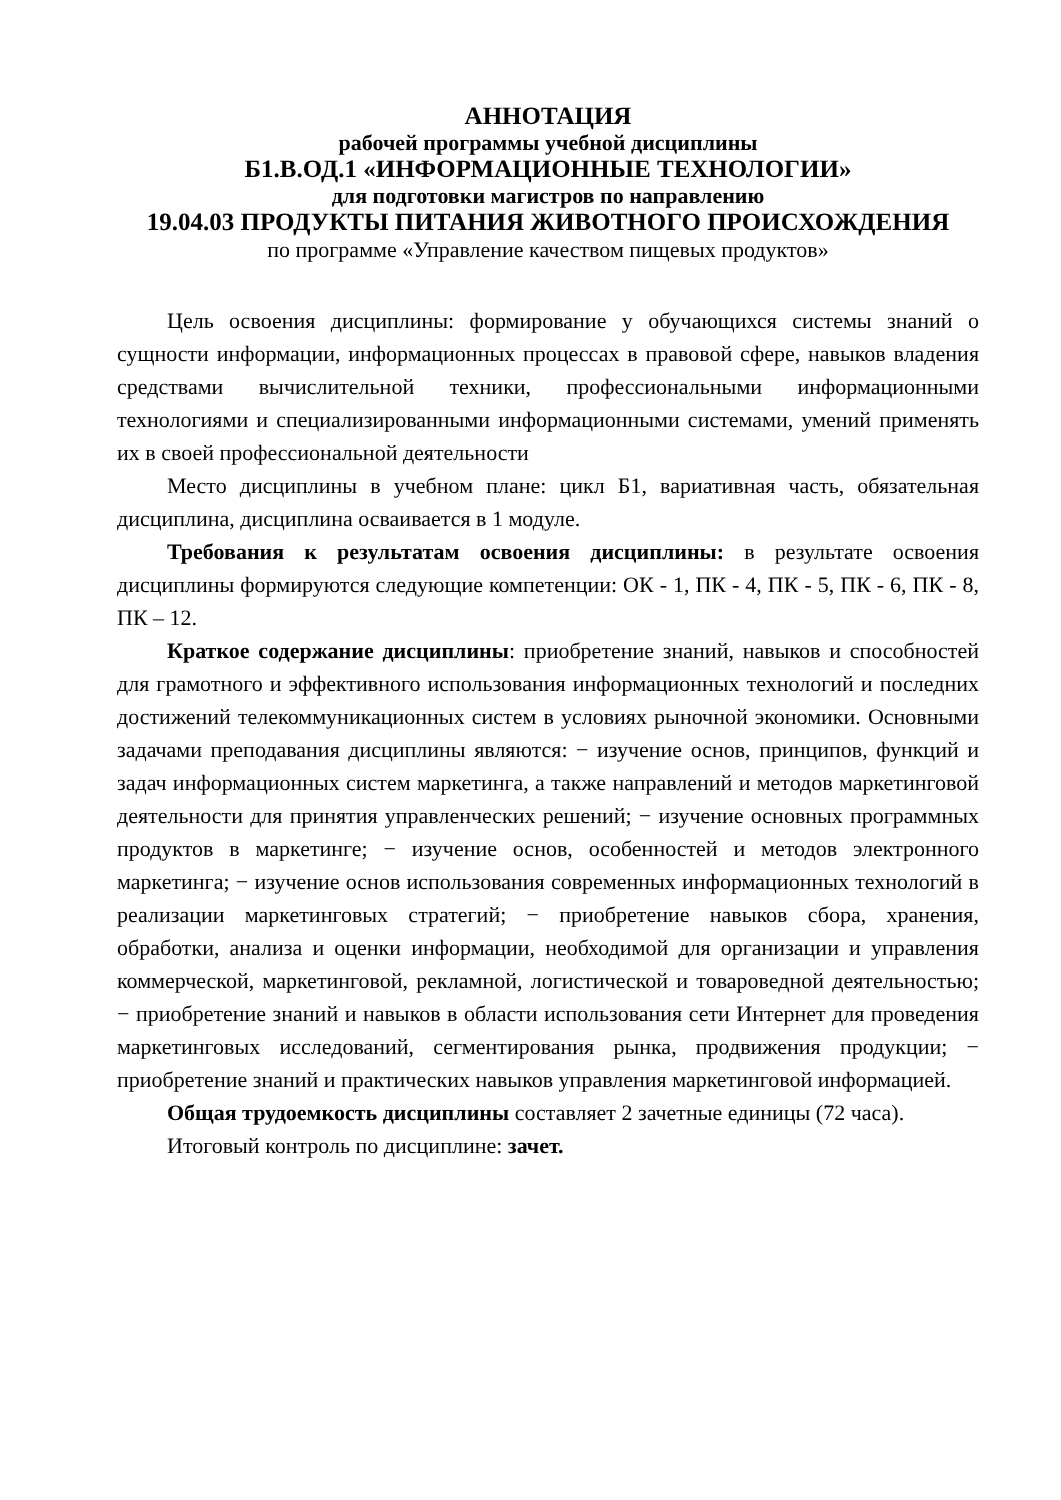АННОТАЦИЯ
рабочей программы учебной дисциплины
Б1.В.ОД.1 «ИНФОРМАЦИОННЫЕ ТЕХНОЛОГИИ»
для подготовки магистров по направлению
19.04.03 ПРОДУКТЫ ПИТАНИЯ ЖИВОТНОГО ПРОИСХОЖДЕНИЯ
по программе «Управление качеством пищевых продуктов»
Цель освоения дисциплины: формирование у обучающихся системы знаний о сущности информации, информационных процессах в правовой сфере, навыков владения средствами вычислительной техники, профессиональными информационными технологиями и специализированными информационными системами, умений применять их в своей профессиональной деятельности
Место дисциплины в учебном плане: цикл Б1, вариативная часть, обязательная дисциплина, дисциплина осваивается в 1 модуле.
Требования к результатам освоения дисциплины: в результате освоения дисциплины формируются следующие компетенции: ОК - 1, ПК - 4, ПК - 5, ПК - 6, ПК - 8, ПК – 12.
Краткое содержание дисциплины: приобретение знаний, навыков и способностей для грамотного и эффективного использования информационных технологий и последних достижений телекоммуникационных систем в условиях рыночной экономики. Основными задачами преподавания дисциплины являются: − изучение основ, принципов, функций и задач информационных систем маркетинга, а также направлений и методов маркетинговой деятельности для принятия управленческих решений; − изучение основных программных продуктов в маркетинге; − изучение основ, особенностей и методов электронного маркетинга; − изучение основ использования современных информационных технологий в реализации маркетинговых стратегий; − приобретение навыков сбора, хранения, обработки, анализа и оценки информации, необходимой для организации и управления коммерческой, маркетинговой, рекламной, логистической и товароведной деятельностью; − приобретение знаний и навыков в области использования сети Интернет для проведения маркетинговых исследований, сегментирования рынка, продвижения продукции; − приобретение знаний и практических навыков управления маркетинговой информацией.
Общая трудоемкость дисциплины составляет 2 зачетные единицы (72 часа).
Итоговый контроль по дисциплине: зачет.